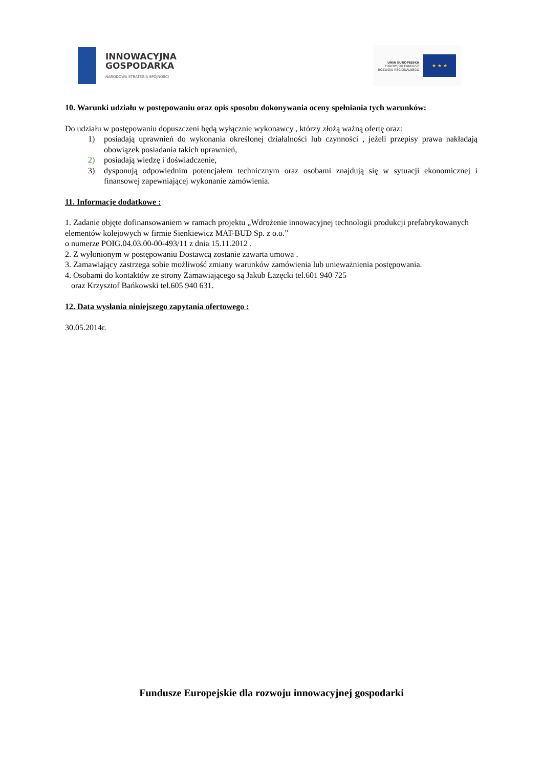INNOWACYJNA
GOSPODARKA
NARODOWA STRATEGIA SPÓJNOŚCI
UNIA EUROPEJSKA
EUROPEJSKI FUNDUSZ
ROZWOJU REGIONALNEGO
★ ★ ★
10. Warunki udziału w postępowaniu oraz opis sposobu dokonywania oceny spełniania tych warunków:
Do udziału w postępowaniu dopuszczeni będą wyłącznie wykonawcy , którzy złożą ważną ofertę oraz:
1) posiadają uprawnień do wykonania określonej działalności lub czynności , jeżeli przepisy prawa nakładają obowiązek posiadania takich uprawnień,
2) posiadają wiedzę i doświadczenie,
3) dysponują odpowiednim potencjałem technicznym oraz osobami znajdują się w sytuacji ekonomicznej i finansowej zapewniającej wykonanie zamówienia.
11. Informacje dodatkowe :
1. Zadanie objęte dofinansowaniem w ramach projektu „Wdrożenie innowacyjnej technologii produkcji prefabrykowanych elementów kolejowych w firmie Sienkiewicz MAT-BUD Sp. z o.o.”
o numerze POIG.04.03.00-00-493/11 z dnia 15.11.2012 .
2. Z wyłonionym w postępowaniu Dostawcą zostanie zawarta umowa .
3. Zamawiający zastrzega sobie możliwość zmiany warunków zamówienia lub unieważnienia postępowania.
4. Osobami do kontaktów ze strony Zamawiającego są Jakub Łazęcki tel.601 940 725
oraz Krzysztof Bańkowski tel.605 940 631.
12. Data wysłania niniejszego zapytania ofertowego :
30.05.2014r.
Fundusze Europejskie dla rozwoju innowacyjnej gospodarki